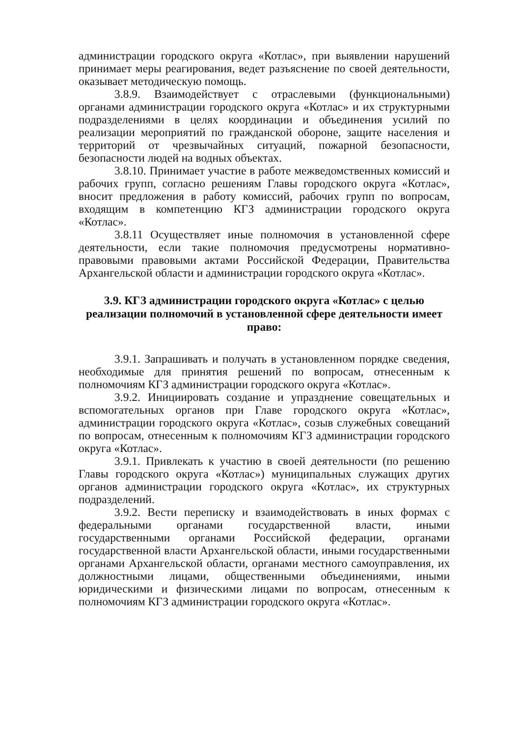администрации городского округа «Котлас», при выявлении нарушений принимает меры реагирования, ведет разъяснение по своей деятельности, оказывает методическую помощь.
3.8.9. Взаимодействует с отраслевыми (функциональными) органами администрации городского округа «Котлас» и их структурными подразделениями в целях координации и объединения усилий по реализации мероприятий по гражданской обороне, защите населения и территорий от чрезвычайных ситуаций, пожарной безопасности, безопасности людей на водных объектах.
3.8.10. Принимает участие в работе межведомственных комиссий и рабочих групп, согласно решениям Главы городского округа «Котлас», вносит предложения в работу комиссий, рабочих групп по вопросам, входящим в компетенцию КГЗ администрации городского округа «Котлас».
3.8.11 Осуществляет иные полномочия в установленной сфере деятельности, если такие полномочия предусмотрены нормативно-правовыми правовыми актами Российской Федерации, Правительства Архангельской области и администрации городского округа «Котлас».
3.9. КГЗ администрации городского округа «Котлас» с целью реализации полномочий в установленной сфере деятельности имеет право:
3.9.1. Запрашивать и получать в установленном порядке сведения, необходимые для принятия решений по вопросам, отнесенным к полномочиям КГЗ администрации городского округа «Котлас».
3.9.2. Инициировать создание и упразднение совещательных и вспомогательных органов при Главе городского округа «Котлас», администрации городского округа «Котлас», созыв служебных совещаний по вопросам, отнесенным к полномочиям КГЗ администрации городского округа «Котлас».
3.9.1. Привлекать к участию в своей деятельности (по решению Главы городского округа «Котлас») муниципальных служащих других органов администрации городского округа «Котлас», их структурных подразделений.
3.9.2. Вести переписку и взаимодействовать в иных формах с федеральными органами государственной власти, иными государственными органами Российской федерации, органами государственной власти Архангельской области, иными государственными органами Архангельской области, органами местного самоуправления, их должностными лицами, общественными объединениями, иными юридическими и физическими лицами по вопросам, отнесенным к полномочиям КГЗ администрации городского округа «Котлас».